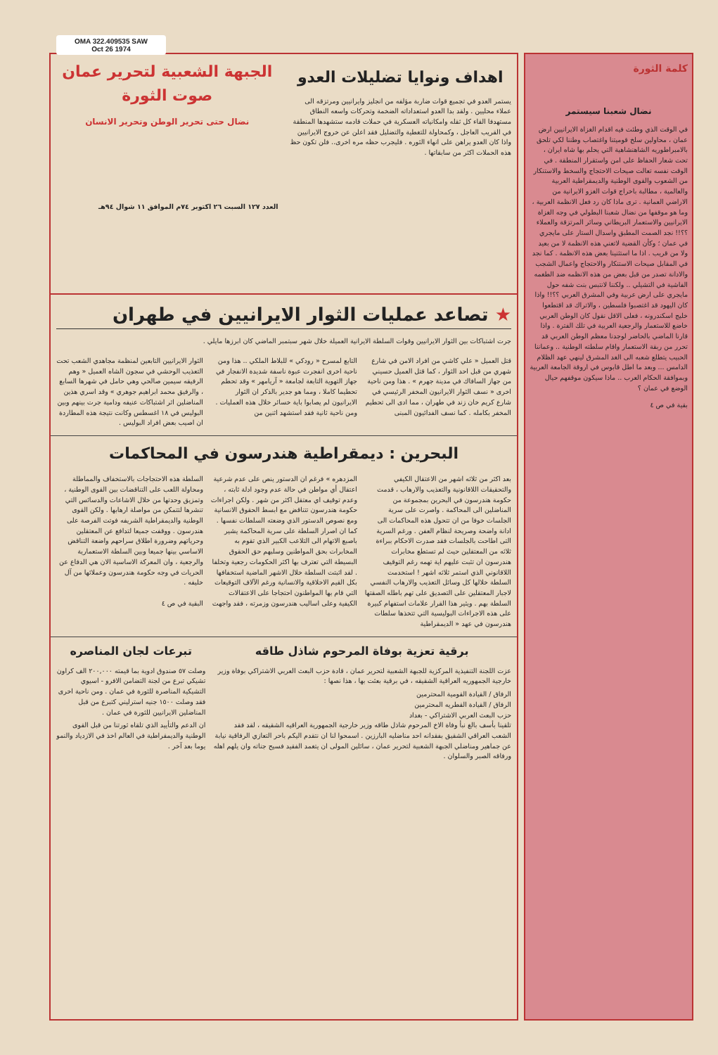OMA 322.409535 SAW
Oct 26 1974
كلمة الثورة
نضال شعبنا سيستمر
في الوقت الذي وطئت فيه اقدام الغزاة الايرانيين ارض عمان ، محاولين سلخ قوميتنا واغتصاب وطننا لكي تلحق بالامبراطوريه الشاهنشاهية التي يحلم بها شاه ايران ، تحت شعار الحفاظ على امن واستقرار المنطقة . في الوقت نفسه تعالت صيحات الاحتجاج والسخط والاستنكار من الشعوب والقوى الوطنية والديمقراطية العربية والعالمية ، مطالبة باخراج قوات الغزو الايرانية من الاراضي العمانية . ترى ماذا كان رد فعل الانظمة العربية ، وما هو موقفها من نضال شعبنا البطولي في وجه الغزاة الايرانيين والاستعمار البريطاني وسائر المرتزقة والعملاء ؟؟!! نجد الصمت المطبق واسدال الستار على مايجري في عمان ؛ وكأن القضية لاتعني هذه الانظمة لا من بعيد ولا من قريب . اذا ما استثنينا بعض هذه الانظمة . كما نجد في المقابل صيحات الاستنكار والاحتجاج واعمال الشجب والادانة تصدر من قبل بعض من هذه الانظمه ضد الطغمه الفاشية في التشيلي .. ولكننا لانتبس بنت شفه حول مايجري على ارض عربية وفي المشرق العربي ؟؟!! واذا كان اليهود قد اغتصبوا فلسطين ، والاتراك قد اقتطعوا خليج اسكندرونه ، فعلى الاقل نقول كان الوطن العربي خاضع للاستعمار والرجعية العربية في تلك الفترة . واذا قارنا الماضي بالحاضر لوجدنا معظم الوطن العربي قد تحرر من ربقة الاستعمار واقام سلطته الوطنية .. وعماننا الحبيب يتطلع شعبه الى الغد المشرق لينهي عهد الظلام الدامس ... وبعد ما اطل قابوس في اروقة الجامعة العربية وبموافقة الحكام العرب .. ماذا سيكون موقفهم حيال الوضع في عمان ؟
بقية في ص ٤
اهداف ونوايا تضليلات العدو
يستمر العدو في تجميع قوات ضاربة مؤلفه من انجليز وايرانيين ومرتزقه الى عملاء محليين . ولقد بدا العدو استعداداته الضخمة وتحركات واسعه النطاق مستهدفا القاء كل ثقله وامكانياته العسكرية في حملات قادمه ستشهدها المنطقة في القريب العاجل ، وكمحاولة للتغطية والتضليل فقد اعلن عن خروج الايرانيين واذا كان العدو يراهن على انهاء الثوره . فليجرب حظه مره اخرى.. فلن تكون حظ هذه الحملات اكثر من سابقاتها .
الجبهة الشعبية لتحرير عمان
صوت الثورة
نضال حتى تحرير الوطن وتحرير الانسان
العدد ١٢٧ السبت ٢٦ اكتوبر ٧٤م الموافق ١١ شوال ٩٤هـ
★ تصاعد عمليات الثوار الايرانيين في طهران
جرت اشتباكات بين الثوار الايرانيين وقوات السلطة الايرانية العميلة خلال شهر سبتمبر الماضي كان ابرزها مايلي .
قتل العميل « علي كاشي من افراد الامن في شارع شهري من قبل احد الثوار ، كما قتل العميل حسيني من جهاز السافاك في مدينة جهرم » . هذا ومن ناحية اخرى « نسف الثوار الايرانيون المخفر الرئيسي في شارع كريم خان زند في طهران ، مما ادى الى تحطيم المخفر بكامله . كما نسف الفدائيون المبنى
التابع لمسرح « رودكي » للبلاط الملكي .. هذا ومن ناحية اخرى انفجرت عبوة ناسفة شديدة الانفجار في جهاز التهوية التابعة لجامعة « آريامهر » وقد تحطم تحطيما كاملا ، ومما هو جدير بالذكر ان الثوار الايرانيون لم يصابوا باية خسائر خلال هذه العمليات . ومن ناحية ثانية فقد استشهد اثنين من
الثوار الايرانيين التابعين لمنظمة مجاهدي الشعب تحت التعذيب الوحشي في سجون الشاه العميل « وهم الرفيقه سيمين صالحي وهي حامل في شهرها السابع ، والرفيق محمد ابراهيم جوهري » وقد اسري هذين المناضلين اثر اشتباكات عنيفه ودامية جرت بينهم وبين البوليس في ١٨ اغسطس وكانت نتيجة هذه المطاردة ان اصيب بعض افراد البوليس .
البحرين : ديمقراطية هندرسون في المحاكمات
بعد اكثر من ثلاثه اشهر من الاعتقال الكيفي والتحقيقات اللاقانونية والتعذيب والارهاب ، قدمت حكومة هندرسون في البحرين بمجموعة من المناضلين الى المحاكمة . واصرت على سرية الجلسات خوفا من ان تتحول هذه المحاكمات الى ادانة واضحة وصريحة لنظام العفن . ورغم السرية التى اطاحت بالجلسات فقد صدرت الاحكام ببراءة ثلاثه من المعتقلين حيث لم تستطع مخابرات هندرسون ان تثبت عليهم اية تهمه رغم التوقيف اللاقانوني الذي استمر ثلاثه اشهر ! استخدمت السلطة خلالها كل وسائل التعذيب والارهاب النفسي لاجبار المعتقلين على التصديق على تهم باطله الصقتها السلطة بهم . ويثير هذا القرار علامات استفهام كبيرة على هذه الاجراءات البوليسية التي تتخذها سلطات هندرسون في عهد « الديمقراطية
المزدهره » فرغم ان الدستور ينص على عدم شرعية اعتقال أي مواطن في حالة عدم وجود ادلة ثابته ، وعدم توقيف اي معتقل اكثر من شهر . ولكن اجراءات حكومة هندرسون تتناقض مع ابسط الحقوق الانسانية ومع نصوص الدستور الذي وضعته السلطات نفسها . كما ان اصرار السلطة على سرية المحاكمة يشير باصبع الاتهام الى التلاعب الكبير الذي تقوم به المخابرات بحق المواطنين وسلبهم حق الحقوق البسيطة التي تعترف بها اكثر الحكومات رجعية وتخلفا . لقد اثبتت السلطة خلال الاشهر الماضية استخفافها بكل القيم الاخلاقية والانسانية ورغم الآلاف التوقيعات التي قام بها المواطنون احتجاجا على الاعتقالات الكيفية وعلى اساليب هندرسون وزمرته ، فقد واجهت
السلطة هذه الاحتجاجات بالاستخفاف والمماطلة ومحاولة اللعب على التناقضات بين القوى الوطنية ، وتمزيق وحدتها من خلال الاشاعات والدسائس التي تنشرها لتتمكن من مواصلة ارهابها . ولكن القوى الوطنية والديمقراطية الشريفه فوتت الفرصة على هندرسون . ووقفت جميعا لتدافع عن المعتقلين وحرياتهم وضرورة اطلاق سراحهم واضعة التناقض الاساسي بينها جميعا وبين السلطة الاستعمارية والرجعية ، وان المعركة الاساسية الان هي الدفاع عن الحريات في وجه حكومة هندرسون وعملائها من آل خليفه .
البقية في ص ٤
برقية تعزية بوفاة المرحوم شاذل طاقه
عزت اللجنة التنفيذية المركزية للجبهة الشعبية لتحرير عمان ، قادة حزب البعث العربي الاشتراكي بوفاة وزير خارجية الجمهوريه العراقية الشقيقه ، في برقية بعثت بها ، هذا نصها :
الرفاق / القيادة القومية المحترمين
الرفاق / القيادة القطريه المحترمين
حزب البعث العربي الاشتراكي - بغداد
تلقينا بأسف بالغ نبأ وفاة الاخ المرحوم شاذل طاقه وزير خارجية الجمهورية العراقيه الشقيقه ، لقد فقد الشعب العراقي الشقيق بفقدانه احد مناضليه البارزين . اسمحوا لنا ان نتقدم اليكم باحر التعازي الرفاقية نيابة عن جماهير ومناضلي الجبهة الشعبية لتحرير عمان ، سائلين المولى ان يتغمد الفقيد فسيح جناته وان يلهم اهله ورفاقه الصبر والسلوان .
تبرعات لجان المناصره
وصلت ٥٧ صندوق ادوية بما قيمته ٢٠٠,٠٠٠ الف كراون تشيكي تبرع من لجنة التضامن الافرو - اسيوي التشيكية المناصرة للثورة في عمان . ومن ناحية اخرى فقد وصلت ١٥٠٠ جنيه استرليني كتبرع من قبل المناضلين الايرانيين للثورة في عمان .
ان الدعم والتأييد الذي تلقاه ثورتنا من قبل القوى الوطنية والديمقراطية في العالم اخذ في الازدياد والنمو يوما بعد آخر .